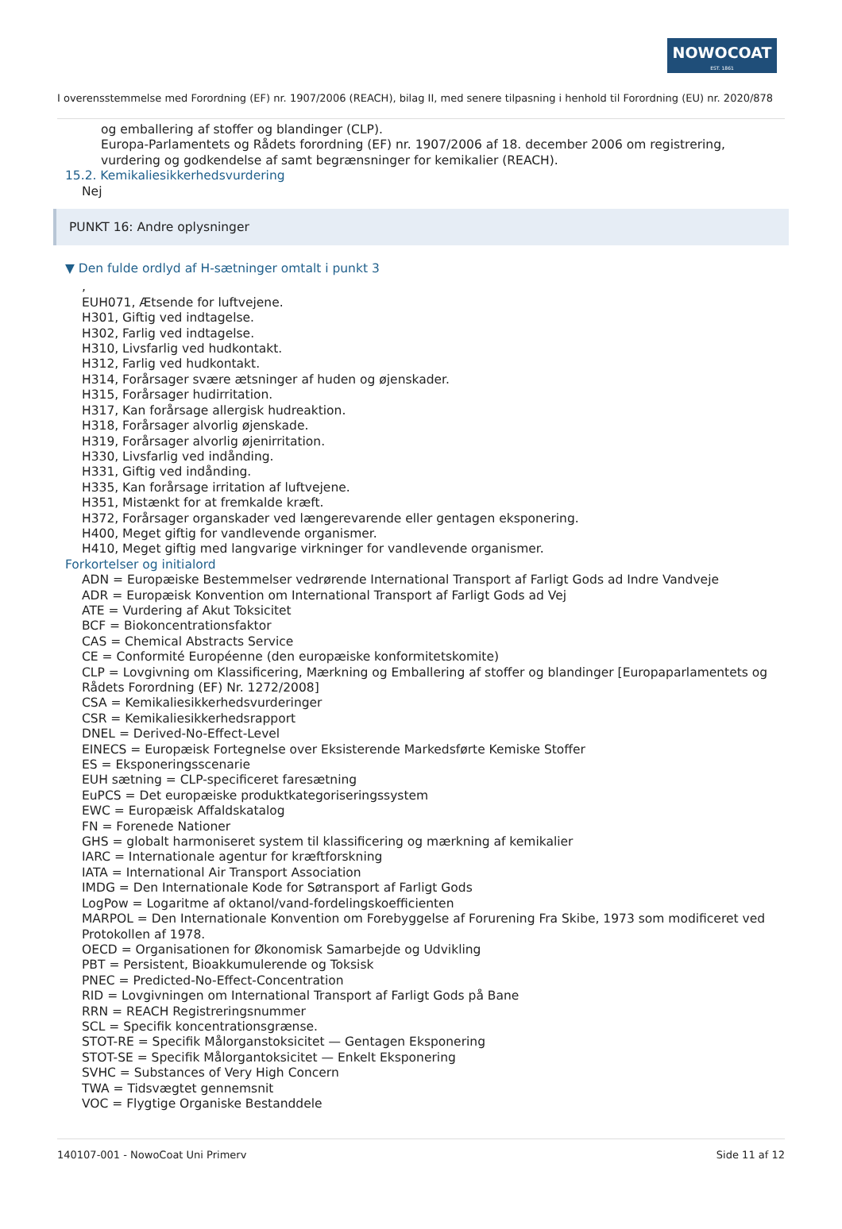NOWOCOAT
EST. 1861
I overensstemmelse med Forordning (EF) nr. 1907/2006 (REACH), bilag II, med senere tilpasning i henhold til Forordning (EU) nr. 2020/878
og emballering af stoffer og blandinger (CLP).
Europa-Parlamentets og Rådets forordning (EF) nr. 1907/2006 af 18. december 2006 om registrering, vurdering og godkendelse af samt begrænsninger for kemikalier (REACH).
15.2. Kemikaliesikkerhedsvurdering
Nej
PUNKT 16: Andre oplysninger
▼ Den fulde ordlyd af H-sætninger omtalt i punkt 3
,
EUH071, Ætsende for luftvejene.
H301, Giftig ved indtagelse.
H302, Farlig ved indtagelse.
H310, Livsfarlig ved hudkontakt.
H312, Farlig ved hudkontakt.
H314, Forårsager svære ætsninger af huden og øjenskader.
H315, Forårsager hudirritation.
H317, Kan forårsage allergisk hudreaktion.
H318, Forårsager alvorlig øjenskade.
H319, Forårsager alvorlig øjenirritation.
H330, Livsfarlig ved indånding.
H331, Giftig ved indånding.
H335, Kan forårsage irritation af luftvejene.
H351, Mistænkt for at fremkalde kræft.
H372, Forårsager organskader ved længerevarende eller gentagen eksponering.
H400, Meget giftig for vandlevende organismer.
H410, Meget giftig med langvarige virkninger for vandlevende organismer.
Forkortelser og initialord
ADN = Europæiske Bestemmelser vedrørende International Transport af Farligt Gods ad Indre Vandveje
ADR = Europæisk Konvention om International Transport af Farligt Gods ad Vej
ATE = Vurdering af Akut Toksicitet
BCF = Biokoncentrationsfaktor
CAS = Chemical Abstracts Service
CE = Conformité Européenne (den europæiske konformitetskomite)
CLP = Lovgivning om Klassificering, Mærkning og Emballering af stoffer og blandinger [Europaparlamentets og Rådets Forordning (EF) Nr. 1272/2008]
CSA = Kemikaliesikkerhedsvurderinger
CSR = Kemikaliesikkerhedsrapport
DNEL = Derived-No-Effect-Level
EINECS = Europæisk Fortegnelse over Eksisterende Markedsførte Kemiske Stoffer
ES = Eksponeringsscenarie
EUH sætning = CLP-specificeret faresætning
EuPCS = Det europæiske produktkategoriseringssystem
EWC = Europæisk Affaldskatalog
FN = Forenede Nationer
GHS = globalt harmoniseret system til klassificering og mærkning af kemikalier
IARC = Internationale agentur for kræftforskning
IATA = International Air Transport Association
IMDG = Den Internationale Kode for Søtransport af Farligt Gods
LogPow = Logaritme af oktanol/vand-fordelingskoefficienten
MARPOL = Den Internationale Konvention om Forebyggelse af Forurening Fra Skibe, 1973 som modificeret ved Protokollen af 1978.
OECD = Organisationen for Økonomisk Samarbejde og Udvikling
PBT = Persistent, Bioakkumulerende og Toksisk
PNEC = Predicted-No-Effect-Concentration
RID = Lovgivningen om International Transport af Farligt Gods på Bane
RRN = REACH Registreringsnummer
SCL = Specifik koncentrationsgrænse.
STOT-RE = Specifik Målorganstoksicitet — Gentagen Eksponering
STOT-SE = Specifik Målorgantoksicitet — Enkelt Eksponering
SVHC = Substances of Very High Concern
TWA = Tidsvægtet gennemsnit
VOC = Flygtige Organiske Bestanddele
140107-001 - NowoCoat Uni Primerv Side 11 af 12